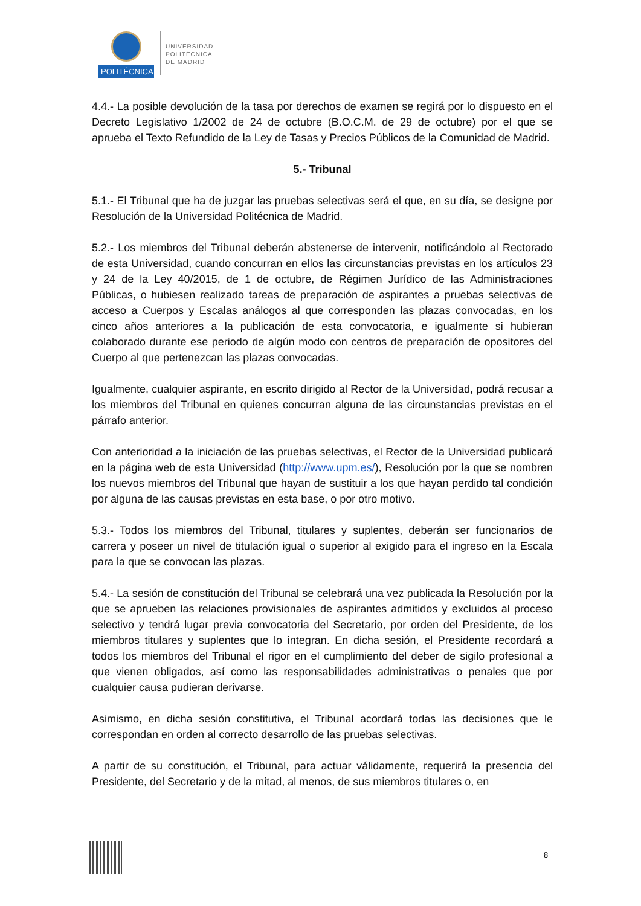POLITÉCNICA
UNIVERSIDAD
POLITÉCNICA
DE MADRID
4.4.- La posible devolución de la tasa por derechos de examen se regirá por lo dispuesto en el Decreto Legislativo 1/2002 de 24 de octubre (B.O.C.M. de 29 de octubre) por el que se aprueba el Texto Refundido de la Ley de Tasas y Precios Públicos de la Comunidad de Madrid.
5.- Tribunal
5.1.- El Tribunal que ha de juzgar las pruebas selectivas será el que, en su día, se designe por Resolución de la Universidad Politécnica de Madrid.
5.2.- Los miembros del Tribunal deberán abstenerse de intervenir, notificándolo al Rectorado de esta Universidad, cuando concurran en ellos las circunstancias previstas en los artículos 23 y 24 de la Ley 40/2015, de 1 de octubre, de Régimen Jurídico de las Administraciones Públicas, o hubiesen realizado tareas de preparación de aspirantes a pruebas selectivas de acceso a Cuerpos y Escalas análogos al que corresponden las plazas convocadas, en los cinco años anteriores a la publicación de esta convocatoria, e igualmente si hubieran colaborado durante ese periodo de algún modo con centros de preparación de opositores del Cuerpo al que pertenezcan las plazas convocadas.
Igualmente, cualquier aspirante, en escrito dirigido al Rector de la Universidad, podrá recusar a los miembros del Tribunal en quienes concurran alguna de las circunstancias previstas en el párrafo anterior.
Con anterioridad a la iniciación de las pruebas selectivas, el Rector de la Universidad publicará en la página web de esta Universidad (http://www.upm.es/), Resolución por la que se nombren los nuevos miembros del Tribunal que hayan de sustituir a los que hayan perdido tal condición por alguna de las causas previstas en esta base, o por otro motivo.
5.3.- Todos los miembros del Tribunal, titulares y suplentes, deberán ser funcionarios de carrera y poseer un nivel de titulación igual o superior al exigido para el ingreso en la Escala para la que se convocan las plazas.
5.4.- La sesión de constitución del Tribunal se celebrará una vez publicada la Resolución por la que se aprueben las relaciones provisionales de aspirantes admitidos y excluidos al proceso selectivo y tendrá lugar previa convocatoria del Secretario, por orden del Presidente, de los miembros titulares y suplentes que lo integran. En dicha sesión, el Presidente recordará a todos los miembros del Tribunal el rigor en el cumplimiento del deber de sigilo profesional a que vienen obligados, así como las responsabilidades administrativas o penales que por cualquier causa pudieran derivarse.
Asimismo, en dicha sesión constitutiva, el Tribunal acordará todas las decisiones que le correspondan en orden al correcto desarrollo de las pruebas selectivas.
A partir de su constitución, el Tribunal, para actuar válidamente, requerirá la presencia del Presidente, del Secretario y de la mitad, al menos, de sus miembros titulares o, en
8